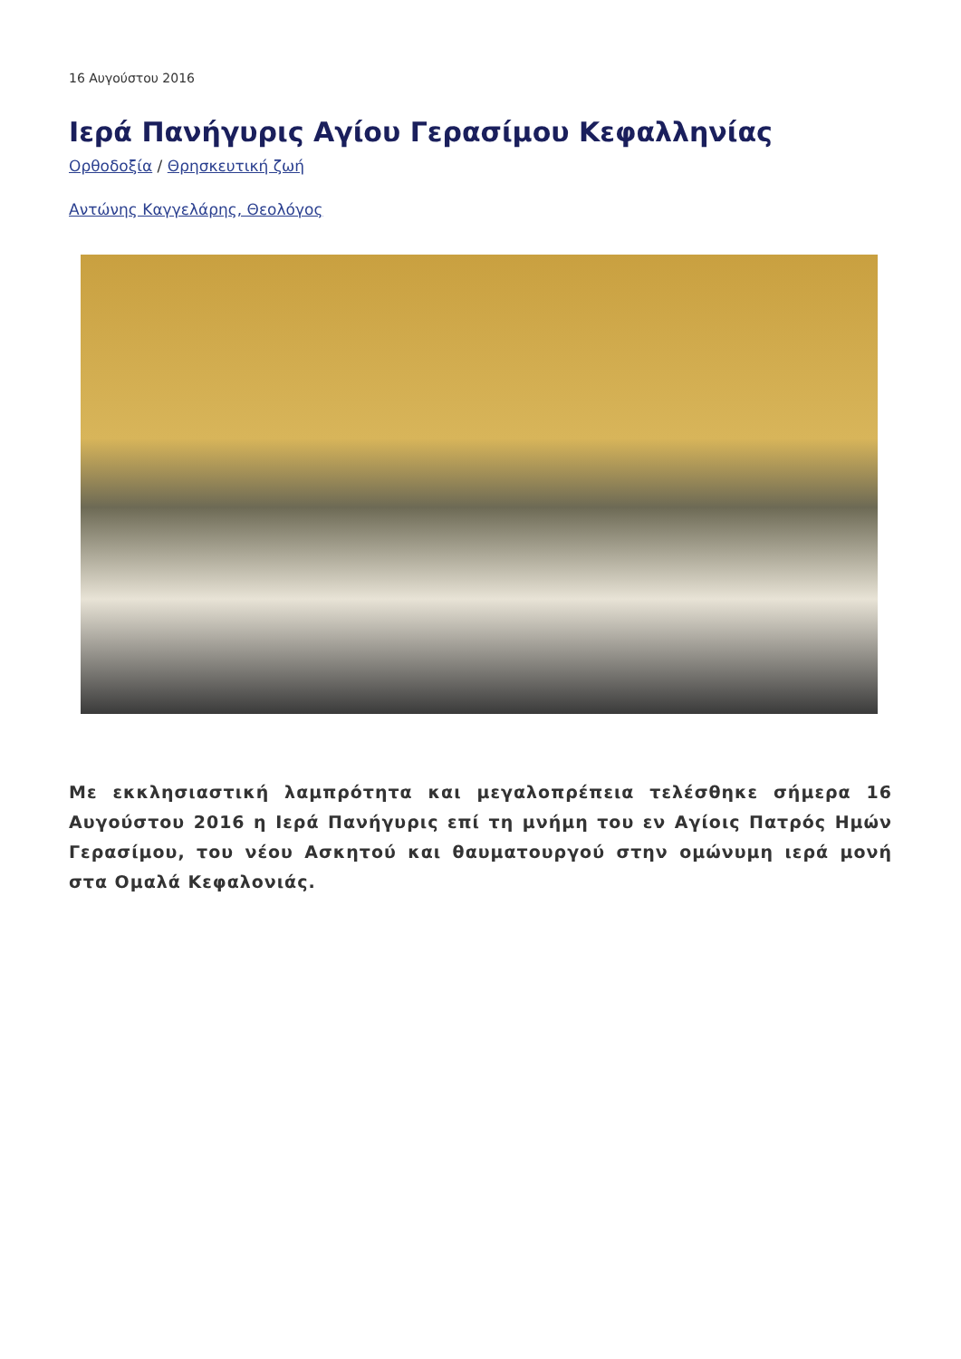16 Αυγούστου 2016
Ιερά Πανήγυρις Αγίου Γερασίμου Κεφαλληνίας
Ορθοδοξία / Θρησκευτική ζωή
Αντώνης Καγγελάρης, Θεολόγος
Με εκκλησιαστική λαμπρότητα και μεγαλοπρέπεια τελέσθηκε σήμερα 16 Αυγούστου 2016 η Ιερά Πανήγυρις επί τη μνήμη του εν Αγίοις Πατρός Ημών Γερασίμου, του νέου Ασκητού και θαυματουργού στην ομώνυμη ιερά μονή στα Ομαλά Κεφαλονιάς.